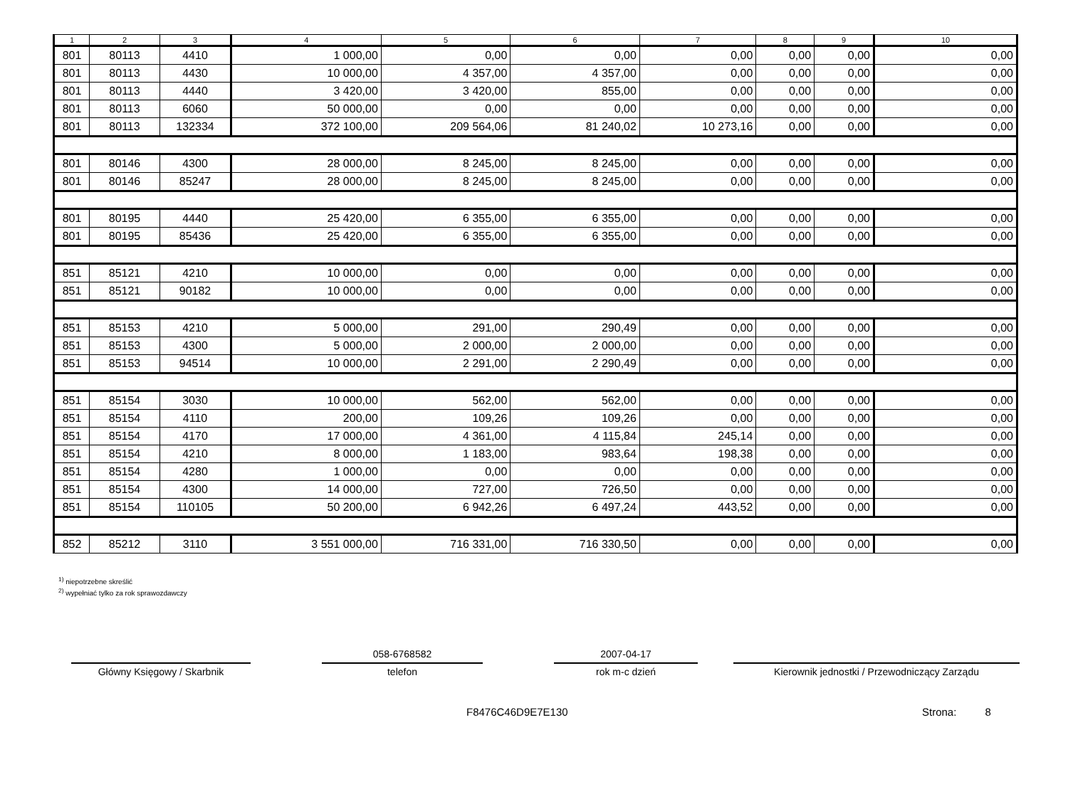| 1 | 2 | 3 | 4 | 5 | 6 | 7 | 8 | 9 | 10 |
| --- | --- | --- | --- | --- | --- | --- | --- | --- | --- |
| 801 | 80113 | 4410 | 1 000,00 | 0,00 | 0,00 | 0,00 | 0,00 | 0,00 | 0,00 |
| 801 | 80113 | 4430 | 10 000,00 | 4 357,00 | 4 357,00 | 0,00 | 0,00 | 0,00 | 0,00 |
| 801 | 80113 | 4440 | 3 420,00 | 3 420,00 | 855,00 | 0,00 | 0,00 | 0,00 | 0,00 |
| 801 | 80113 | 6060 | 50 000,00 | 0,00 | 0,00 | 0,00 | 0,00 | 0,00 | 0,00 |
| 801 | 80113 | 132334 | 372 100,00 | 209 564,06 | 81 240,02 | 10 273,16 | 0,00 | 0,00 | 0,00 |
| 801 | 80146 | 4300 | 28 000,00 | 8 245,00 | 8 245,00 | 0,00 | 0,00 | 0,00 | 0,00 |
| 801 | 80146 | 85247 | 28 000,00 | 8 245,00 | 8 245,00 | 0,00 | 0,00 | 0,00 | 0,00 |
| 801 | 80195 | 4440 | 25 420,00 | 6 355,00 | 6 355,00 | 0,00 | 0,00 | 0,00 | 0,00 |
| 801 | 80195 | 85436 | 25 420,00 | 6 355,00 | 6 355,00 | 0,00 | 0,00 | 0,00 | 0,00 |
| 851 | 85121 | 4210 | 10 000,00 | 0,00 | 0,00 | 0,00 | 0,00 | 0,00 | 0,00 |
| 851 | 85121 | 90182 | 10 000,00 | 0,00 | 0,00 | 0,00 | 0,00 | 0,00 | 0,00 |
| 851 | 85153 | 4210 | 5 000,00 | 291,00 | 290,49 | 0,00 | 0,00 | 0,00 | 0,00 |
| 851 | 85153 | 4300 | 5 000,00 | 2 000,00 | 2 000,00 | 0,00 | 0,00 | 0,00 | 0,00 |
| 851 | 85153 | 94514 | 10 000,00 | 2 291,00 | 2 290,49 | 0,00 | 0,00 | 0,00 | 0,00 |
| 851 | 85154 | 3030 | 10 000,00 | 562,00 | 562,00 | 0,00 | 0,00 | 0,00 | 0,00 |
| 851 | 85154 | 4110 | 200,00 | 109,26 | 109,26 | 0,00 | 0,00 | 0,00 | 0,00 |
| 851 | 85154 | 4170 | 17 000,00 | 4 361,00 | 4 115,84 | 245,14 | 0,00 | 0,00 | 0,00 |
| 851 | 85154 | 4210 | 8 000,00 | 1 183,00 | 983,64 | 198,38 | 0,00 | 0,00 | 0,00 |
| 851 | 85154 | 4280 | 1 000,00 | 0,00 | 0,00 | 0,00 | 0,00 | 0,00 | 0,00 |
| 851 | 85154 | 4300 | 14 000,00 | 727,00 | 726,50 | 0,00 | 0,00 | 0,00 | 0,00 |
| 851 | 85154 | 110105 | 50 200,00 | 6 942,26 | 6 497,24 | 443,52 | 0,00 | 0,00 | 0,00 |
| 852 | 85212 | 3110 | 3 551 000,00 | 716 331,00 | 716 330,50 | 0,00 | 0,00 | 0,00 | 0,00 |
<sup>1)</sup> niepotrzebne skreślić
<sup>2)</sup> wypełniać tylko za rok sprawozdawczy
Główny Księgowy / Skarbnik
058-6768582
telefon
2007-04-17
rok m-c dzień
Kierownik jednostki / Przewodniczący Zarządu
F8476C46D9E7E130 Strona: 8